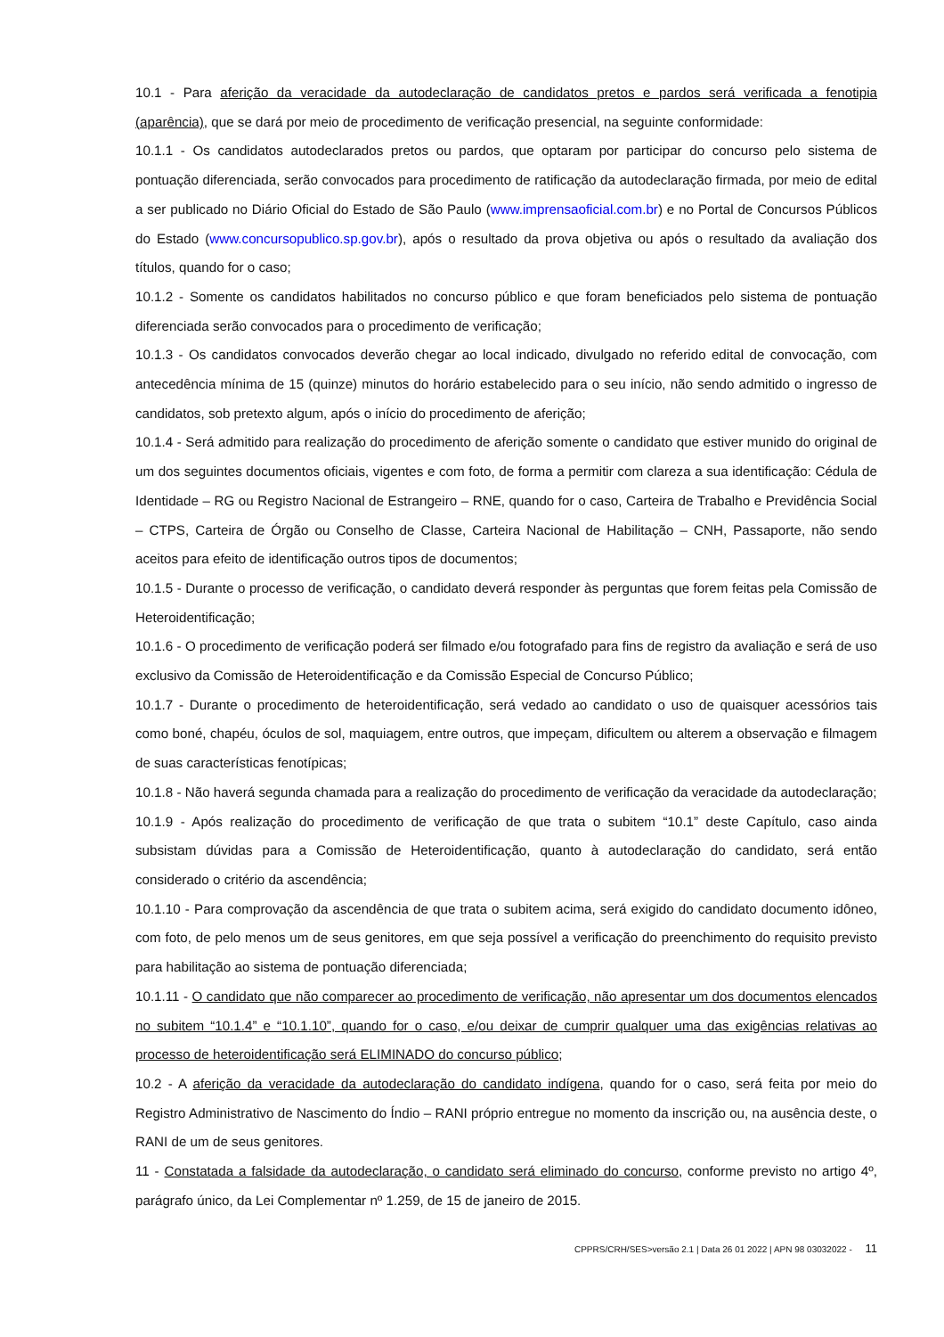10.1 - Para aferição da veracidade da autodeclaração de candidatos pretos e pardos será verificada a fenotipia (aparência), que se dará por meio de procedimento de verificação presencial, na seguinte conformidade:
10.1.1 - Os candidatos autodeclarados pretos ou pardos, que optaram por participar do concurso pelo sistema de pontuação diferenciada, serão convocados para procedimento de ratificação da autodeclaração firmada, por meio de edital a ser publicado no Diário Oficial do Estado de São Paulo (www.imprensaoficial.com.br) e no Portal de Concursos Públicos do Estado (www.concursopublico.sp.gov.br), após o resultado da prova objetiva ou após o resultado da avaliação dos títulos, quando for o caso;
10.1.2 - Somente os candidatos habilitados no concurso público e que foram beneficiados pelo sistema de pontuação diferenciada serão convocados para o procedimento de verificação;
10.1.3 - Os candidatos convocados deverão chegar ao local indicado, divulgado no referido edital de convocação, com antecedência mínima de 15 (quinze) minutos do horário estabelecido para o seu início, não sendo admitido o ingresso de candidatos, sob pretexto algum, após o início do procedimento de aferição;
10.1.4 - Será admitido para realização do procedimento de aferição somente o candidato que estiver munido do original de um dos seguintes documentos oficiais, vigentes e com foto, de forma a permitir com clareza a sua identificação: Cédula de Identidade – RG ou Registro Nacional de Estrangeiro – RNE, quando for o caso, Carteira de Trabalho e Previdência Social – CTPS, Carteira de Órgão ou Conselho de Classe, Carteira Nacional de Habilitação – CNH, Passaporte, não sendo aceitos para efeito de identificação outros tipos de documentos;
10.1.5 - Durante o processo de verificação, o candidato deverá responder às perguntas que forem feitas pela Comissão de Heteroidentificação;
10.1.6 - O procedimento de verificação poderá ser filmado e/ou fotografado para fins de registro da avaliação e será de uso exclusivo da Comissão de Heteroidentificação e da Comissão Especial de Concurso Público;
10.1.7 - Durante o procedimento de heteroidentificação, será vedado ao candidato o uso de quaisquer acessórios tais como boné, chapéu, óculos de sol, maquiagem, entre outros, que impeçam, dificultem ou alterem a observação e filmagem de suas características fenotípicas;
10.1.8 - Não haverá segunda chamada para a realização do procedimento de verificação da veracidade da autodeclaração;
10.1.9 - Após realização do procedimento de verificação de que trata o subitem “10.1” deste Capítulo, caso ainda subsistam dúvidas para a Comissão de Heteroidentificação, quanto à autodeclaração do candidato, será então considerado o critério da ascendência;
10.1.10 - Para comprovação da ascendência de que trata o subitem acima, será exigido do candidato documento idôneo, com foto, de pelo menos um de seus genitores, em que seja possível a verificação do preenchimento do requisito previsto para habilitação ao sistema de pontuação diferenciada;
10.1.11 - O candidato que não comparecer ao procedimento de verificação, não apresentar um dos documentos elencados no subitem “10.1.4” e “10.1.10”, quando for o caso, e/ou deixar de cumprir qualquer uma das exigências relativas ao processo de heteroidentificação será ELIMINADO do concurso público;
10.2 - A aferição da veracidade da autodeclaração do candidato indígena, quando for o caso, será feita por meio do Registro Administrativo de Nascimento do Índio – RANI próprio entregue no momento da inscrição ou, na ausência deste, o RANI de um de seus genitores.
11 - Constatada a falsidade da autodeclaração, o candidato será eliminado do concurso, conforme previsto no artigo 4º, parágrafo único, da Lei Complementar nº 1.259, de 15 de janeiro de 2015.
CPPRS/CRH/SES>versão 2.1 | Data 26 01 2022 | APN 98 03032022 - 11